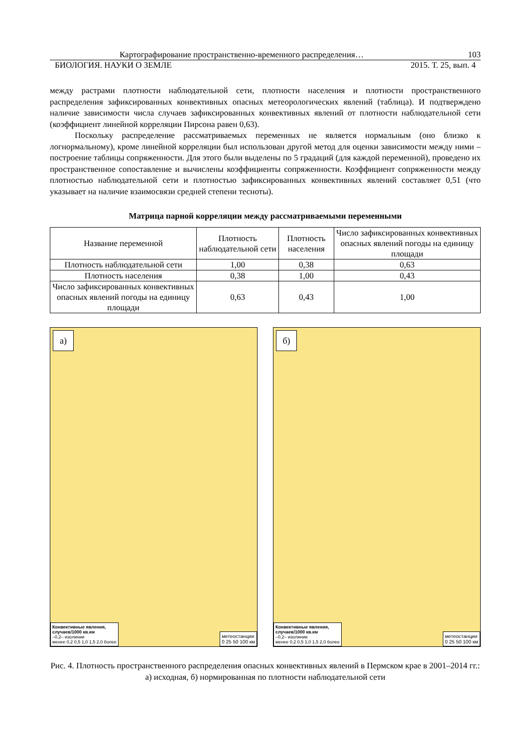Картографирование пространственно-временного распределения… 103
БИОЛОГИЯ. НАУКИ О ЗЕМЛЕ 2015. Т. 25, вып. 4
между растрами плотности наблюдательной сети, плотности населения и плотности пространственного распределения зафиксированных конвективных опасных метеорологических явлений (таблица). И подтверждено наличие зависимости числа случаев зафиксированных конвективных явлений от плотности наблюдательной сети (коэффициент линейной корреляции Пирсона равен 0,63).
Поскольку распределение рассматриваемых переменных не является нормальным (оно близко к логнормальному), кроме линейной корреляции был использован другой метод для оценки зависимости между ними – построение таблицы сопряженности. Для этого были выделены по 5 градаций (для каждой переменной), проведено их пространственное сопоставление и вычислены коэффициенты сопряженности. Коэффициент сопряженности между плотностью наблюдательной сети и плотностью зафиксированных конвективных явлений составляет 0,51 (что указывает на наличие взаимосвязи средней степени тесноты).
Матрица парной корреляции между рассматриваемыми переменными
| Название переменной | Плотность наблюдательной сети | Плотность населения | Число зафиксированных конвективных опасных явлений погоды на единицу площади |
| --- | --- | --- | --- |
| Плотность наблюдательной сети | 1,00 | 0,38 | 0,63 |
| Плотность населения | 0,38 | 1,00 | 0,43 |
| Число зафиксированных конвективных опасных явлений погоды на единицу площади | 0,63 | 0,43 | 1,00 |
а)
Конвективные явления,
случаев/1000 кв.км
–0,2– изолинии
менее 0,2 0,5 1,0 1,5 2,0 более
метеостанции
0 25 50 100 км
б)
Конвективные явления,
случаев/1000 кв.км
–0,2– изолинии
менее 0,2 0,5 1,0 1,5 2,0 более
метеостанции
0 25 50 100 км
Рис. 4. Плотность пространственного распределения опасных конвективных явлений в Пермском крае в 2001–2014 гг.: а) исходная, б) нормированная по плотности наблюдательной сети